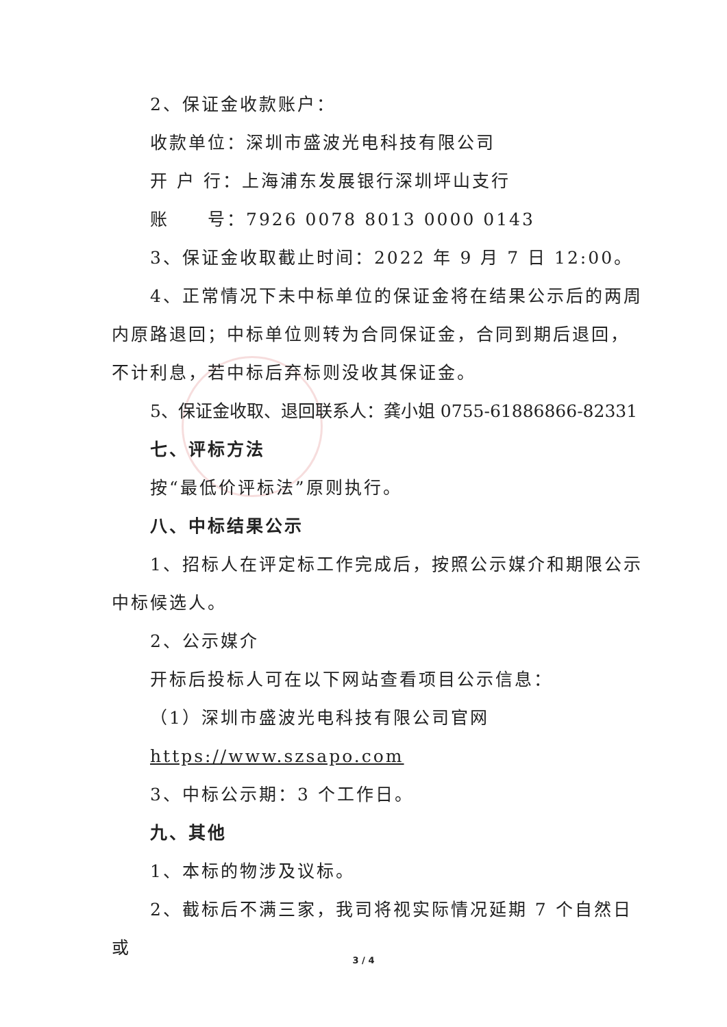2、保证金收款账户：
收款单位：深圳市盛波光电科技有限公司
开 户 行：上海浦东发展银行深圳坪山支行
账　　号：7926 0078 8013 0000 0143
3、保证金收取截止时间：2022 年 9 月 7 日 12:00。
4、正常情况下未中标单位的保证金将在结果公示后的两周内原路退回；中标单位则转为合同保证金，合同到期后退回，不计利息，若中标后弃标则没收其保证金。
5、保证金收取、退回联系人：龚小姐 0755-61886866-82331
七、评标方法
按“最低价评标法”原则执行。
八、中标结果公示
1、招标人在评定标工作完成后，按照公示媒介和期限公示中标候选人。
2、公示媒介
开标后投标人可在以下网站查看项目公示信息：
（1）深圳市盛波光电科技有限公司官网
https://www.szsapo.com
3、中标公示期：3 个工作日。
九、其他
1、本标的物涉及议标。
2、截标后不满三家，我司将视实际情况延期 7 个自然日或
3 / 4